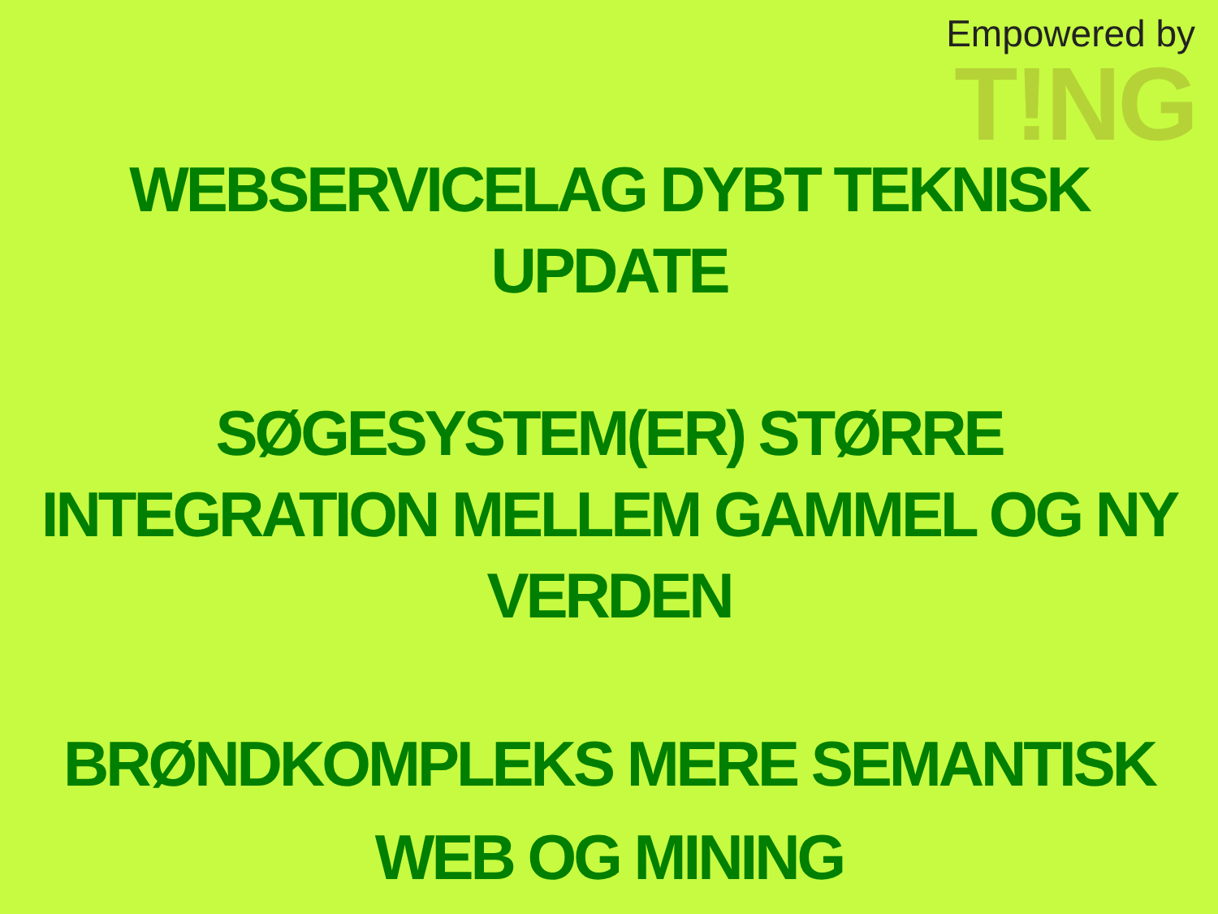Empowered by
T!NG
WEBSERVICELAG DYBT TEKNISK
UPDATE
SØGESYSTEM(ER) STØRRE
INTEGRATION MELLEM GAMMEL OG NY
VERDEN
BRØNDKOMPLEKS MERE SEMANTISK
WEB OG MINING